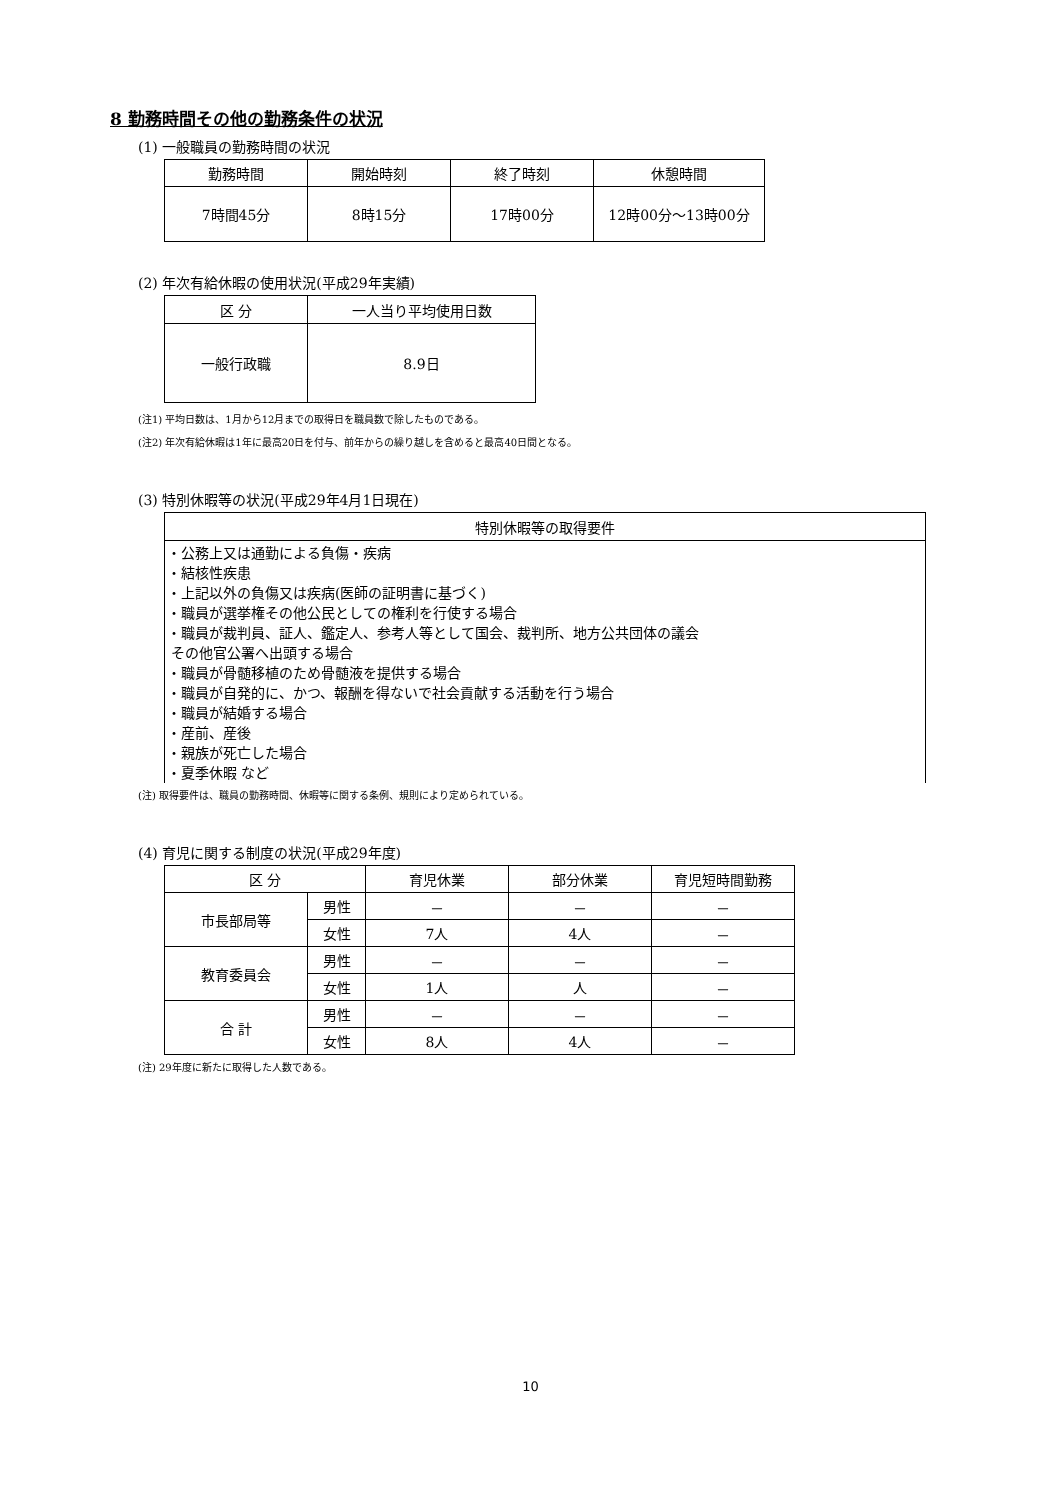8 勤務時間その他の勤務条件の状況
(1) 一般職員の勤務時間の状況
| 勤務時間 | 開始時刻 | 終了時刻 | 休憩時間 |
| --- | --- | --- | --- |
| 7時間45分 | 8時15分 | 17時00分 | 12時00分～13時00分 |
(2) 年次有給休暇の使用状況(平成29年実績)
| 区 分 | 一人当り平均使用日数 |
| --- | --- |
| 一般行政職 | 8.9日 |
(注1) 平均日数は、1月から12月までの取得日を職員数で除したものである。
(注2) 年次有給休暇は1年に最高20日を付与、前年からの繰り越しを含めると最高40日間となる。
(3) 特別休暇等の状況(平成29年4月1日現在)
| 特別休暇等の取得要件 |
| --- |
| ・公務上又は通勤による負傷・疾病 ・結核性疾患 ・上記以外の負傷又は疾病(医師の証明書に基づく) ・職員が選挙権その他公民としての権利を行使する場合 ・職員が裁判員、証人、鑑定人、参考人等として国会、裁判所、地方公共団体の議会 その他官公署へ出頭する場合 ・職員が骨髄移植のため骨髄液を提供する場合 ・職員が自発的に、かつ、報酬を得ないで社会貢献する活動を行う場合 ・職員が結婚する場合 ・産前、産後 ・親族が死亡した場合 ・夏季休暇 など |
(注) 取得要件は、職員の勤務時間、休暇等に関する条例、規則により定められている。
(4) 育児に関する制度の状況(平成29年度)
| 区 分 | | 育児休業 | 部分休業 | 育児短時間勤務 |
| --- | --- | --- | --- | --- |
| 市長部局等 | 男性 | － | － | － |
| | 女性 | 7人 | 4人 | － |
| 教育委員会 | 男性 | － | － | － |
| | 女性 | 1人 | 人 | － |
| 合 計 | 男性 | － | － | － |
| | 女性 | 8人 | 4人 | － |
(注) 29年度に新たに取得した人数である。
10